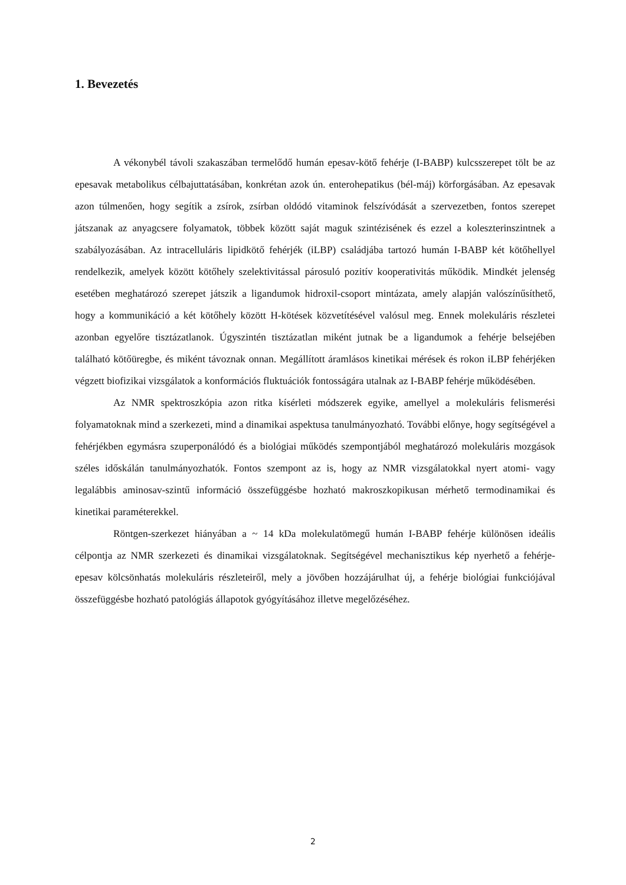1. Bevezetés
A vékonybél távoli szakaszában termelődő humán epesav-kötő fehérje (I-BABP) kulcsszerepet tölt be az epesavak metabolikus célbajuttatásában, konkrétan azok ún. enterohepatikus (bél-máj) körforgásában. Az epesavak azon túlmenően, hogy segítik a zsírok, zsírban oldódó vitaminok felszívódását a szervezetben, fontos szerepet játszanak az anyagcsere folyamatok, többek között saját maguk szintézisének és ezzel a koleszterinszintnek a szabályozásában. Az intracelluláris lipidkötő fehérjék (iLBP) családjába tartozó humán I-BABP két kötőhellyel rendelkezik, amelyek között kötőhely szelektivitással párosuló pozitív kooperativitás működik. Mindkét jelenség esetében meghatározó szerepet játszik a ligandumok hidroxil-csoport mintázata, amely alapján valószínűsíthető, hogy a kommunikáció a két kötőhely között H-kötések közvetítésével valósul meg. Ennek molekuláris részletei azonban egyelőre tisztázatlanok. Úgyszintén tisztázatlan miként jutnak be a ligandumok a fehérje belsejében található kötőüregbe, és miként távoznak onnan. Megállított áramlásos kinetikai mérések és rokon iLBP fehérjéken végzett biofizikai vizsgálatok a konformációs fluktuációk fontosságára utalnak az I-BABP fehérje működésében.
Az NMR spektroszkópia azon ritka kísérleti módszerek egyike, amellyel a molekuláris felismerési folyamatoknak mind a szerkezeti, mind a dinamikai aspektusa tanulmányozható. További előnye, hogy segítségével a fehérjékben egymásra szuperponálódó és a biológiai működés szempontjából meghatározó molekuláris mozgások széles időskálán tanulmányozhatók. Fontos szempont az is, hogy az NMR vizsgálatokkal nyert atomi- vagy legalábbis aminosav-szintű információ összefüggésbe hozható makroszkopikusan mérhető termodinamikai és kinetikai paraméterekkel.
Röntgen-szerkezet hiányában a ~ 14 kDa molekulatömegű humán I-BABP fehérje különösen ideális célpontja az NMR szerkezeti és dinamikai vizsgálatoknak. Segítségével mechanisztikus kép nyerhető a fehérje-epesav kölcsönhatás molekuláris részleteiről, mely a jövőben hozzájárulhat új, a fehérje biológiai funkciójával összefüggésbe hozható patológiás állapotok gyógyításához illetve megelőzéséhez.
2